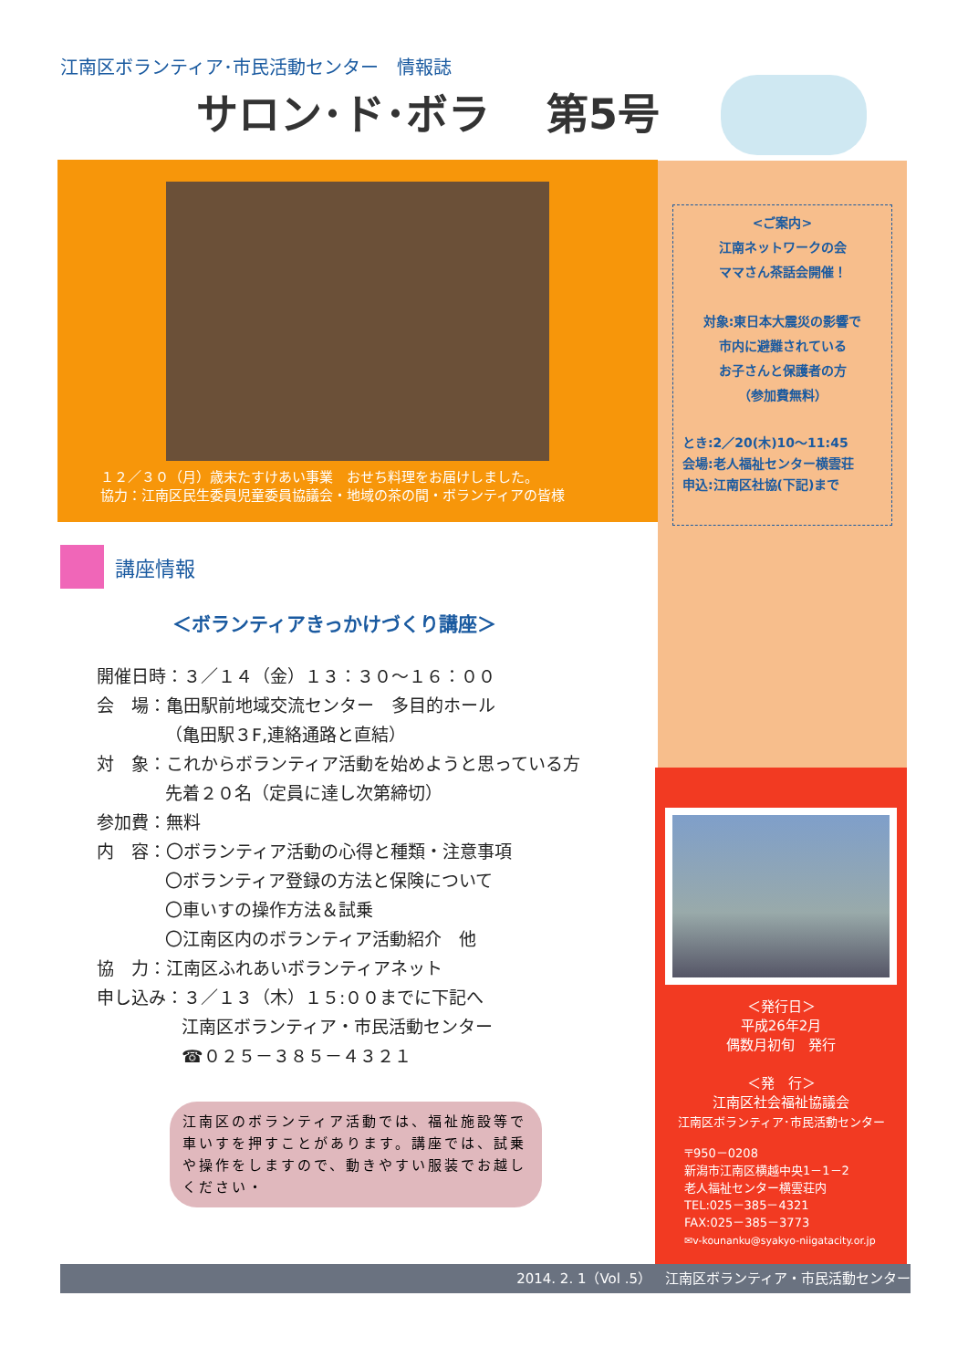江南区ボランティア･市民活動センター　情報誌
サロン･ド･ボラ　 第5号
１２／３０（月）歳末たすけあい事業　おせち料理をお届けしました。
協力：江南区民生委員児童委員協議会・地域の茶の間・ボランティアの皆様
<ご案内>
江南ネットワークの会
ママさん茶話会開催！
対象:東日本大震災の影響で
市内に避難されている
お子さんと保護者の方
（参加費無料）
とき:2／20(木)10～11:45
会場:老人福祉センター横雲荘
申込:江南区社協(下記)まで
講座情報
＜ボランティアきっかけづくり講座＞
開催日時：３／１４（金）１３：３０～１６：００
会　場：亀田駅前地域交流センター　多目的ホール
（亀田駅３F,連絡通路と直結）
対　象：これからボランティア活動を始めようと思っている方
先着２０名（定員に達し次第締切）
参加費：無料
内　容：〇ボランティア活動の心得と種類・注意事項
〇ボランティア登録の方法と保険について
〇車いすの操作方法＆試乗
〇江南区内のボランティア活動紹介　他
協　力：江南区ふれあいボランティアネット
申し込み：３／１３（木）１５:００までに下記へ
江南区ボランティア・市民活動センター
☎０２５－３８５－４３２１
江南区のボランティア活動では、福祉施設等で車いすを押すことがあります。講座では、試乗や操作をしますので、動きやすい服装でお越しください・
＜発行日＞
平成26年2月
偶数月初旬　発行
＜発　行＞
江南区社会福祉協議会
江南区ボランティア･市民活動センター
〒950－0208
新潟市江南区横越中央1－1－2
老人福祉センター横雲荘内
TEL:025－385－4321
FAX:025－385－3773
✉v-kounanku@syakyo-niigatacity.or.jp
2014. 2. 1（Vol .5）　江南区ボランティア・市民活動センター